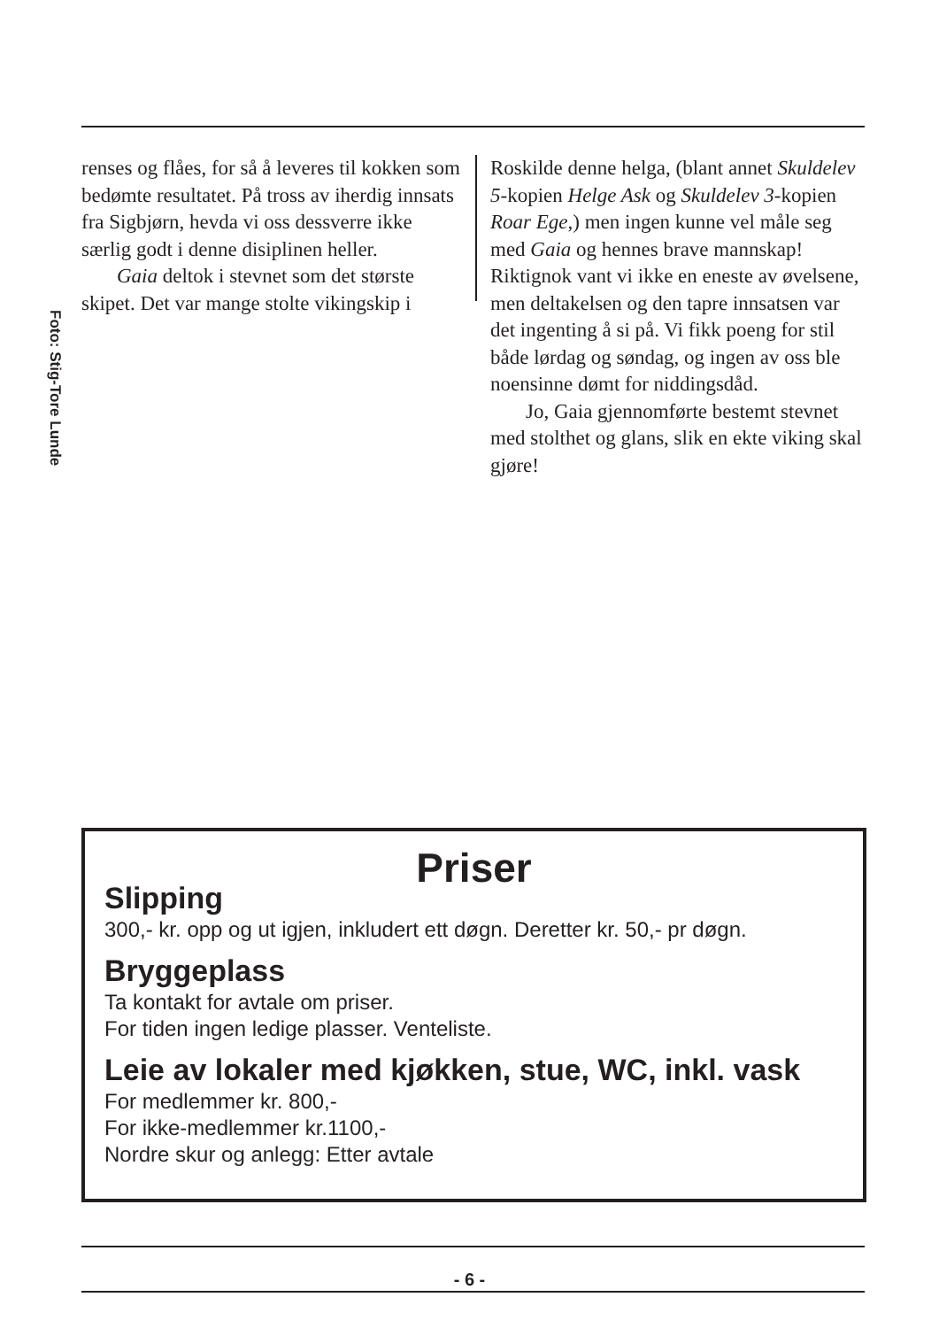Foto: Stig-Tore Lunde
renses og flåes, for så å leveres til kokken som bedømte resultatet. På tross av iherdig innsats fra Sigbjørn, hevda vi oss dessverre ikke særlig godt i denne disiplinen heller.
Gaia deltok i stevnet som det største skipet. Det var mange stolte vikingskip i
Roskilde denne helga, (blant annet Skuldelev 5-kopien Helge Ask og Skuldelev 3-kopien Roar Ege,) men ingen kunne vel måle seg med Gaia og hennes brave mannskap! Riktignok vant vi ikke en eneste av øvelsene, men deltakelsen og den tapre innsatsen var det ingenting å si på. Vi fikk poeng for stil både lørdag og søndag, og ingen av oss ble noensinne dømt for niddingsdåd.
Jo, Gaia gjennomførte bestemt stevnet med stolthet og glans, slik en ekte viking skal gjøre!
Priser
Slipping
300,- kr. opp og ut igjen, inkludert ett døgn. Deretter kr. 50,- pr døgn.
Bryggeplass
Ta kontakt for avtale om priser.
For tiden ingen ledige plasser. Venteliste.
Leie av lokaler med kjøkken, stue, WC, inkl. vask
For medlemmer kr. 800,-
For ikke-medlemmer kr.1100,-
Nordre skur og anlegg: Etter avtale
- 6 -